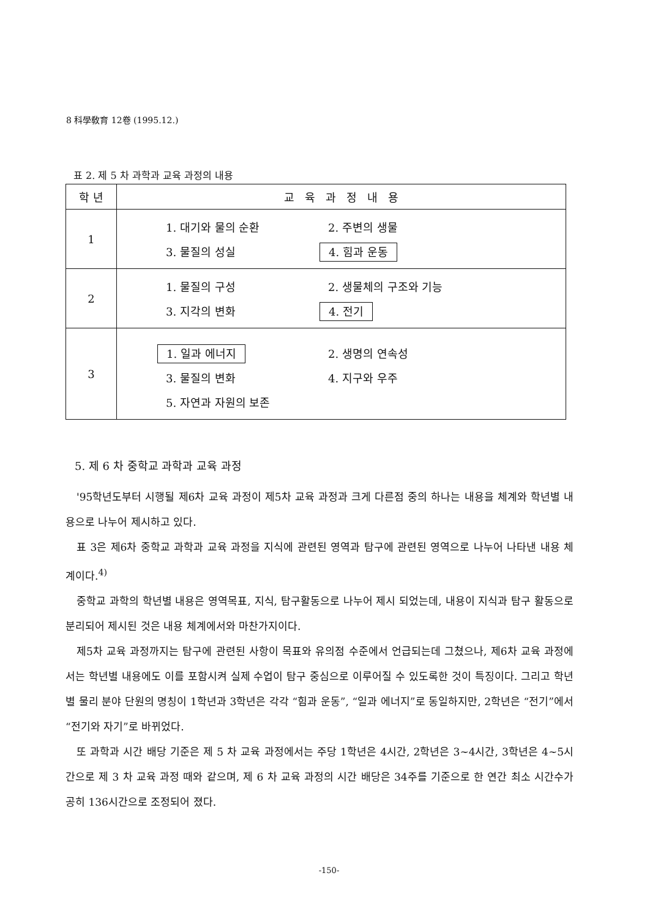8 科學敎育 12卷 (1995.12.)
표 2. 제 5 차 과학과 교육 과정의 내용
| 학 년 | 교 육 과 정 내 용 |
| --- | --- |
| 1 | 1. 대기와 물의 순환 2. 주변의 생물 3. 물질의 성실 4. 힘과 운동 |
| 2 | 1. 물질의 구성 2. 생물체의 구조와 기능 3. 지각의 변화 4. 전기 |
| 3 | 1. 일과 에너지 2. 생명의 연속성 3. 물질의 변화 4. 지구와 우주 5. 자연과 자원의 보존 |
5. 제 6 차 중학교 과학과 교육 과정
'95학년도부터 시행될 제6차 교육 과정이 제5차 교육 과정과 크게 다른점 중의 하나는 내용을 체계와 학년별 내용으로 나누어 제시하고 있다.
표 3은 제6차 중학교 과학과 교육 과정을 지식에 관련된 영역과 탐구에 관련된 영역으로 나누어 나타낸 내용 체계이다.<sup>4)</sup>
중학교 과학의 학년별 내용은 영역목표, 지식, 탐구활동으로 나누어 제시 되었는데, 내용이 지식과 탐구 활동으로 분리되어 제시된 것은 내용 체계에서와 마찬가지이다.
제5차 교육 과정까지는 탐구에 관련된 사항이 목표와 유의점 수준에서 언급되는데 그쳤으나, 제6차 교육 과정에서는 학년별 내용에도 이를 포함시켜 실제 수업이 탐구 중심으로 이루어질 수 있도록한 것이 특징이다. 그리고 학년별 물리 분야 단원의 명칭이 1학년과 3학년은 각각 “힘과 운동”, “일과 에너지”로 동일하지만, 2학년은 “전기”에서 “전기와 자기”로 바뀌었다.
또 과학과 시간 배당 기준은 제 5 차 교육 과정에서는 주당 1학년은 4시간, 2학년은 3~4시간, 3학년은 4~5시간으로 제 3 차 교육 과정 때와 같으며, 제 6 차 교육 과정의 시간 배당은 34주를 기준으로 한 연간 최소 시간수가 공히 136시간으로 조정되어 졌다.
-150-